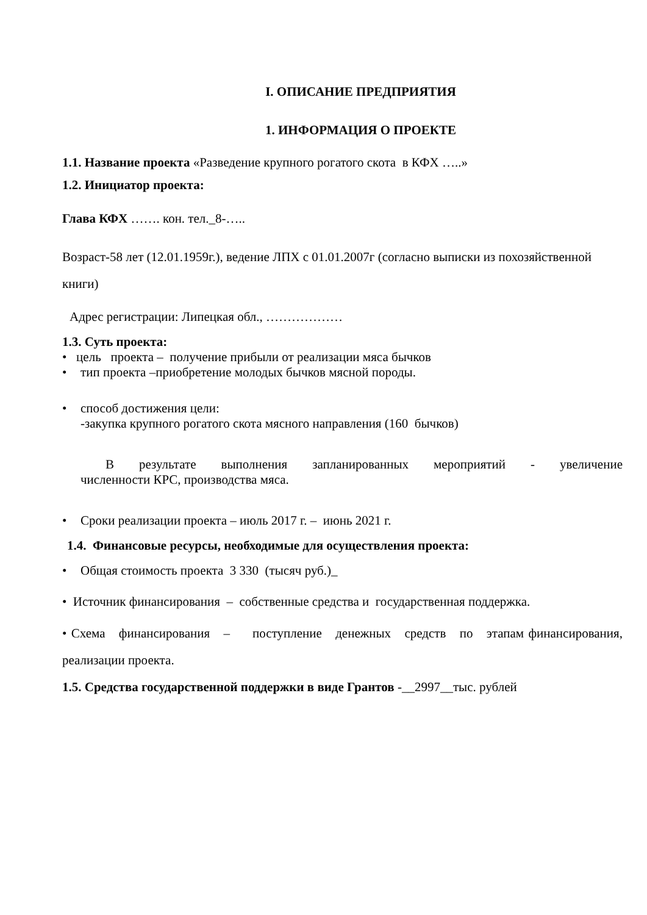I. ОПИСАНИЕ ПРЕДПРИЯТИЯ
1. ИНФОРМАЦИЯ О ПРОЕКТЕ
1.1. Название проекта «Разведение крупного рогатого скота в КФХ …..»
1.2. Инициатор проекта:
Глава КФХ ……. кон. тел._8-…..
Возраст-58 лет (12.01.1959г.), ведение ЛПХ с 01.01.2007г (согласно выписки из похозяйственной книги)
Адрес регистрации: Липецкая обл., ………………
1.3. Суть проекта:
• цель проекта – получение прибыли от реализации мяса бычков
• тип проекта –приобретение молодых бычков мясной породы.
• способ достижения цели:
-закупка крупного рогатого скота мясного направления (160 бычков)
В результате выполнения запланированных мероприятий - увеличение
численности КРС, производства мяса.
• Сроки реализации проекта – июль 2017 г. – июнь 2021 г.
1.4. Финансовые ресурсы, необходимые для осуществления проекта:
• Общая стоимость проекта 3 330 (тысяч руб.)_
• Источник финансирования – собственные средства и государственная поддержка.
• Схема финансирования – поступление денежных средств по этапам финансирования, реализации проекта.
1.5. Средства государственной поддержки в виде Грантов -__2997__тыс. рублей